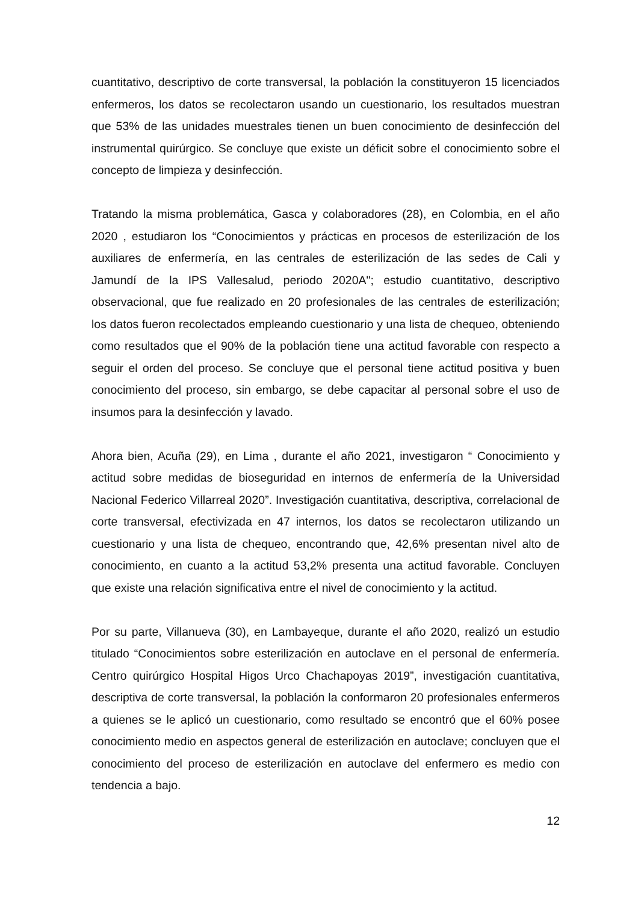cuantitativo, descriptivo de corte transversal, la población la constituyeron 15 licenciados enfermeros, los datos se recolectaron usando un cuestionario, los resultados muestran que 53% de las unidades muestrales tienen un buen conocimiento de desinfección del instrumental quirúrgico. Se concluye que existe un déficit sobre el conocimiento sobre el concepto de limpieza y desinfección.
Tratando la misma problemática, Gasca y colaboradores (28), en Colombia, en el año 2020 , estudiaron los “Conocimientos y prácticas en procesos de esterilización de los auxiliares de enfermería, en las centrales de esterilización de las sedes de Cali y Jamundí de la IPS Vallesalud, periodo 2020A"; estudio cuantitativo, descriptivo observacional, que fue realizado en 20 profesionales de las centrales de esterilización; los datos fueron recolectados empleando cuestionario y una lista de chequeo, obteniendo como resultados que el 90% de la población tiene una actitud favorable con respecto a seguir el orden del proceso. Se concluye que el personal tiene actitud positiva y buen conocimiento del proceso, sin embargo, se debe capacitar al personal sobre el uso de insumos para la desinfección y lavado.
Ahora bien, Acuña (29), en Lima , durante el año 2021, investigaron “ Conocimiento y actitud sobre medidas de bioseguridad en internos de enfermería de la Universidad Nacional Federico Villarreal 2020”. Investigación cuantitativa, descriptiva, correlacional de corte transversal, efectivizada en 47 internos, los datos se recolectaron utilizando un cuestionario y una lista de chequeo, encontrando que, 42,6% presentan nivel alto de conocimiento, en cuanto a la actitud 53,2% presenta una actitud favorable. Concluyen que existe una relación significativa entre el nivel de conocimiento y la actitud.
Por su parte, Villanueva (30), en Lambayeque, durante el año 2020, realizó un estudio titulado “Conocimientos sobre esterilización en autoclave en el personal de enfermería. Centro quirúrgico Hospital Higos Urco Chachapoyas 2019”, investigación cuantitativa, descriptiva de corte transversal, la población la conformaron 20 profesionales enfermeros a quienes se le aplicó un cuestionario, como resultado se encontró que el 60% posee conocimiento medio en aspectos general de esterilización en autoclave; concluyen que el conocimiento del proceso de esterilización en autoclave del enfermero es medio con tendencia a bajo.
12